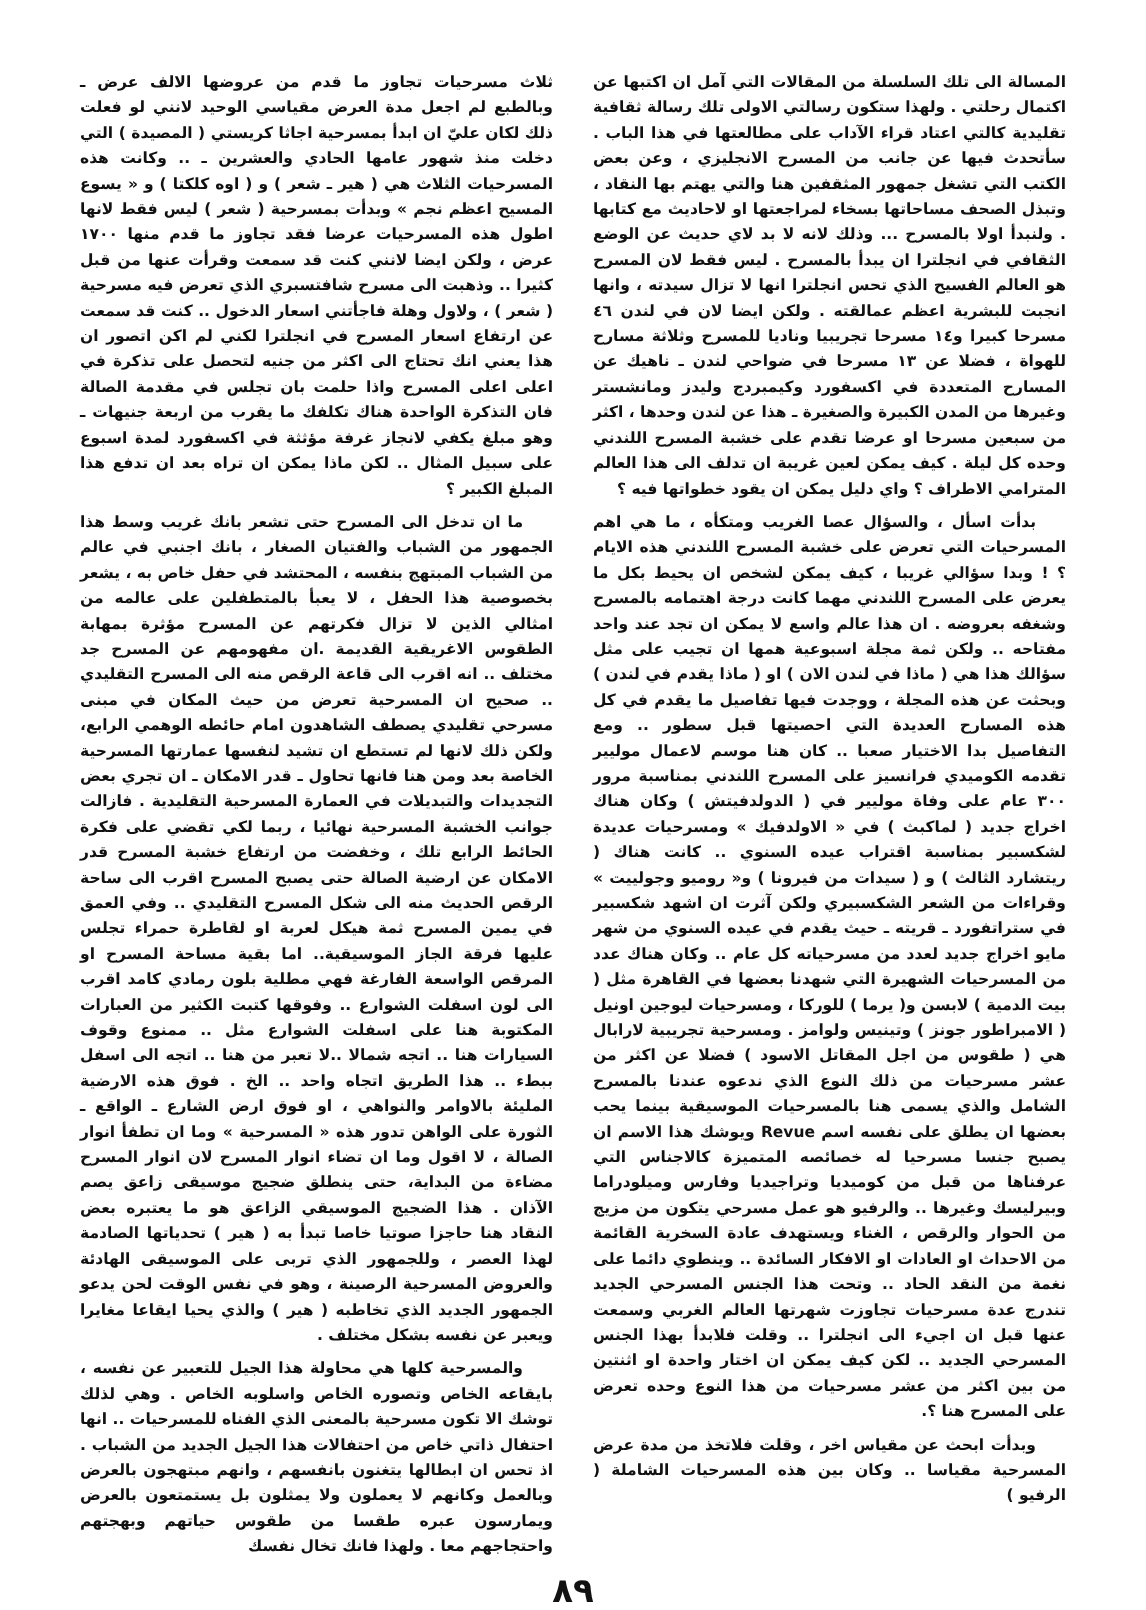المسالة الى تلك السلسلة من المقالات التي آمل ان اكتبها عن اكتمال رحلتي . ولهذا ستكون رسالتي الاولى تلك رسالة ثقافية تقليدية كالتي اعتاد قراء الآداب على مطالعتها في هذا الباب . سأتحدث فيها عن جانب من المسرح الانجليزي ، وعن بعض الكتب التي تشغل جمهور المثقفين هنا والتي يهتم بها النقاد ، وتبذل الصحف مساحاتها بسخاء لمراجعتها او لاحاديث مع كتابها . ولنبدأ اولا بالمسرح ... وذلك لانه لا بد لاي حديث عن الوضع الثقافي في انجلترا ان يبدأ بالمسرح . ليس فقط لان المسرح هو العالم الفسيح الذي تحس انجلترا انها لا تزال سيدته ، وانها انجبت للبشرية اعظم عمالقته . ولكن ايضا لان في لندن ٤٦ مسرحا كبيرا و١٤ مسرحا تجريبيا وناديا للمسرح وثلاثة مسارح للهواة ، فضلا عن ١٣ مسرحا في ضواحي لندن ـ ناهيك عن المسارح المتعددة في اكسفورد وكيمبردج وليدز ومانشستر وغيرها من المدن الكبيرة والصغيرة ـ هذا عن لندن وحدها ، اكثر من سبعين مسرحا او عرضا تقدم على خشبة المسرح اللندني وحده كل ليلة . كيف يمكن لعين غريبة ان تدلف الى هذا العالم المترامي الاطراف ؟ واي دليل يمكن ان يقود خطواتها فيه ؟
بدأت اسأل ، والسؤال عصا الغريب ومتكأه ، ما هي اهم المسرحيات التي تعرض على خشبة المسرح اللندني هذه الايام ؟ ! وبدا سؤالي غريبا ، كيف يمكن لشخص ان يحيط بكل ما يعرض على المسرح اللندني مهما كانت درجة اهتمامه بالمسرح وشغفه بعروضه . ان هذا عالم واسع لا يمكن ان تجد عند واحد مفتاحه .. ولكن ثمة مجلة اسبوعية همها ان تجيب على مثل سؤالك هذا هي ( ماذا في لندن الان ) او ( ماذا يقدم في لندن ) وبحثت عن هذه المجلة ، ووجدت فيها تفاصيل ما يقدم في كل هذه المسارح العديدة التي احصيتها قبل سطور .. ومع التفاصيل بدا الاختيار صعبا .. كان هنا موسم لاعمال موليير تقدمه الكوميدي فرانسيز على المسرح اللندني بمناسبة مرور ٣٠٠ عام على وفاة موليير في ( الدولدفيتش ) وكان هناك اخراج جديد ( لماكبث ) في « الاولدفيك » ومسرحيات عديدة لشكسبير بمناسبة اقتراب عيده السنوي .. كانت هناك ( ريتشارد الثالث ) و ( سيدات من فيرونا ) و« روميو وجولييت » وقراءات من الشعر الشكسبيري ولكن آثرت ان اشهد شكسبير في ستراتفورد ـ قريته ـ حيث يقدم في عيده السنوي من شهر مايو اخراج جديد لعدد من مسرحياته كل عام .. وكان هناك عدد من المسرحيات الشهيرة التي شهدنا بعضها في القاهرة مثل ( بيت الدمية ) لابسن و( يرما ) للوركا ، ومسرحيات ليوجين اونيل ( الامبراطور جونز ) وتينيس ولوامز . ومسرحية تجريبية لارابال هي ( طقوس من اجل المقاتل الاسود ) فضلا عن اكثر من عشر مسرحيات من ذلك النوع الذي ندعوه عندنا بالمسرح الشامل والذي يسمى هنا بالمسرحيات الموسيقية بينما يحب بعضها ان يطلق على نفسه اسم Revue ويوشك هذا الاسم ان يصبح جنسا مسرحيا له خصائصه المتميزة كالاجناس التي عرفناها من قبل من كوميديا وتراجيديا وفارس وميلودراما وبيرليسك وغيرها .. والرفيو هو عمل مسرحي يتكون من مزيج من الحوار والرقص ، الغناء ويستهدف عادة السخرية القائمة من الاحداث او العادات او الافكار السائدة .. وينطوي دائما على نغمة من النقد الحاد .. وتحت هذا الجنس المسرحي الجديد تندرج عدة مسرحيات تجاوزت شهرتها العالم الغربي وسمعت عنها قبل ان اجيء الى انجلترا .. وقلت فلابدأ بهذا الجنس المسرحي الجديد .. لكن كيف يمكن ان اختار واحدة او اثنتين من بين اكثر من عشر مسرحيات من هذا النوع وحده تعرض على المسرح هنا ؟.
وبدأت ابحث عن مقياس اخر ، وقلت فلاتخذ من مدة عرض المسرحية مقياسا .. وكان بين هذه المسرحيات الشاملة ( الرفيو )
ثلاث مسرحيات تجاوز ما قدم من عروضها الالف عرض ـ وبالطبع لم اجعل مدة العرض مقياسي الوحيد لانني لو فعلت ذلك لكان عليّ ان ابدأ بمسرحية اجاثا كريستي ( المصيدة ) التي دخلت منذ شهور عامها الحادي والعشرين ـ .. وكانت هذه المسرحيات الثلاث هي ( هير ـ شعر ) و ( اوه كلكتا ) و « يسوع المسيح اعظم نجم » وبدأت بمسرحية ( شعر ) ليس فقط لانها اطول هذه المسرحيات عرضا فقد تجاوز ما قدم منها ١٧٠٠ عرض ، ولكن ايضا لانني كنت قد سمعت وقرأت عنها من قبل كثيرا .. وذهبت الى مسرح شافتسبري الذي تعرض فيه مسرحية ( شعر ) ، ولاول وهلة فاجأتني اسعار الدخول .. كنت قد سمعت عن ارتفاع اسعار المسرح في انجلترا لكني لم اكن اتصور ان هذا يعني انك تحتاج الى اكثر من جنيه لتحصل على تذكرة في اعلى اعلى المسرح واذا حلمت بان تجلس في مقدمة الصالة فان التذكرة الواحدة هناك تكلفك ما يقرب من اربعة جنيهات ـ وهو مبلغ يكفي لانجاز غرفة مؤثثة في اكسفورد لمدة اسبوع على سبيل المثال .. لكن ماذا يمكن ان تراه بعد ان تدفع هذا المبلغ الكبير ؟
ما ان تدخل الى المسرح حتى تشعر بانك غريب وسط هذا الجمهور من الشباب والفتيان الصغار ، بانك اجنبي في عالم من الشباب المبتهج بنفسه ، المحتشد في حفل خاص به ، يشعر بخصوصية هذا الحفل ، لا يعبأ بالمتطفلين على عالمه من امثالي الذين لا تزال فكرتهم عن المسرح مؤثرة بمهابة الطقوس الاغريقية القديمة .ان مفهومهم عن المسرح جد مختلف .. انه اقرب الى قاعة الرقص منه الى المسرح التقليدي .. صحيح ان المسرحية تعرض من حيث المكان في مبنى مسرحي تقليدي يصطف الشاهدون امام حائطه الوهمي الرابع، ولكن ذلك لانها لم تستطع ان تشيد لنفسها عمارتها المسرحية الخاصة بعد ومن هنا فانها تحاول ـ قدر الامكان ـ ان تجري بعض التجديدات والتبديلات في العمارة المسرحية التقليدية . فازالت جوانب الخشبة المسرحية نهائيا ، ربما لكي تقضي على فكرة الحائط الرابع تلك ، وخفضت من ارتفاع خشبة المسرح قدر الامكان عن ارضية الصالة حتى يصبح المسرح اقرب الى ساحة الرقص الحديث منه الى شكل المسرح التقليدي .. وفي العمق في يمين المسرح ثمة هيكل لعربة او لقاطرة حمراء تجلس عليها فرقة الجاز الموسيقية.. اما بقية مساحة المسرح او المرقص الواسعة الفارغة فهي مطلية بلون رمادي كامد اقرب الى لون اسفلت الشوارع .. وفوقها كتبت الكثير من العبارات المكتوبة هنا على اسفلت الشوارع مثل .. ممنوع وقوف السيارات هنا .. اتجه شمالا ..لا تعبر من هنا .. اتجه الى اسفل ببطء .. هذا الطريق اتجاه واحد .. الخ . فوق هذه الارضية المليئة بالاوامر والنواهي ، او فوق ارض الشارع ـ الواقع ـ الثورة على الواهن تدور هذه « المسرحية » وما ان تطفأ انوار الصالة ، لا اقول وما ان تضاء انوار المسرح لان انوار المسرح مضاءة من البداية، حتى ينطلق ضجيج موسيقى زاعق يصم الآذان . هذا الضجيج الموسيقي الزاعق هو ما يعتبره بعض النقاد هنا حاجزا صوتيا خاصا تبدأ به ( هير ) تحدياتها الصادمة لهذا العصر ، وللجمهور الذي تربى على الموسيقى الهادئة والعروض المسرحية الرصينة ، وهو في نفس الوقت لحن يدعو الجمهور الجديد الذي تخاطبه ( هير ) والذي يحيا ايقاعا مغايرا ويعبر عن نفسه بشكل مختلف .
والمسرحية كلها هي محاولة هذا الجيل للتعبير عن نفسه ، بايقاعه الخاص وتصوره الخاص واسلوبه الخاص . وهي لذلك توشك الا تكون مسرحية بالمعنى الذي الفناه للمسرحيات .. انها احتفال ذاتي خاص من احتفالات هذا الجيل الجديد من الشباب . اذ تحس ان ابطالها يتغنون بانفسهم ، وانهم مبتهجون بالعرض وبالعمل وكانهم لا يعملون ولا يمثلون بل يستمتعون بالعرض ويمارسون عبره طقسا من طقوس حياتهم وبهجتهم واحتجاجهم معا . ولهذا فانك تخال نفسك
٨٩